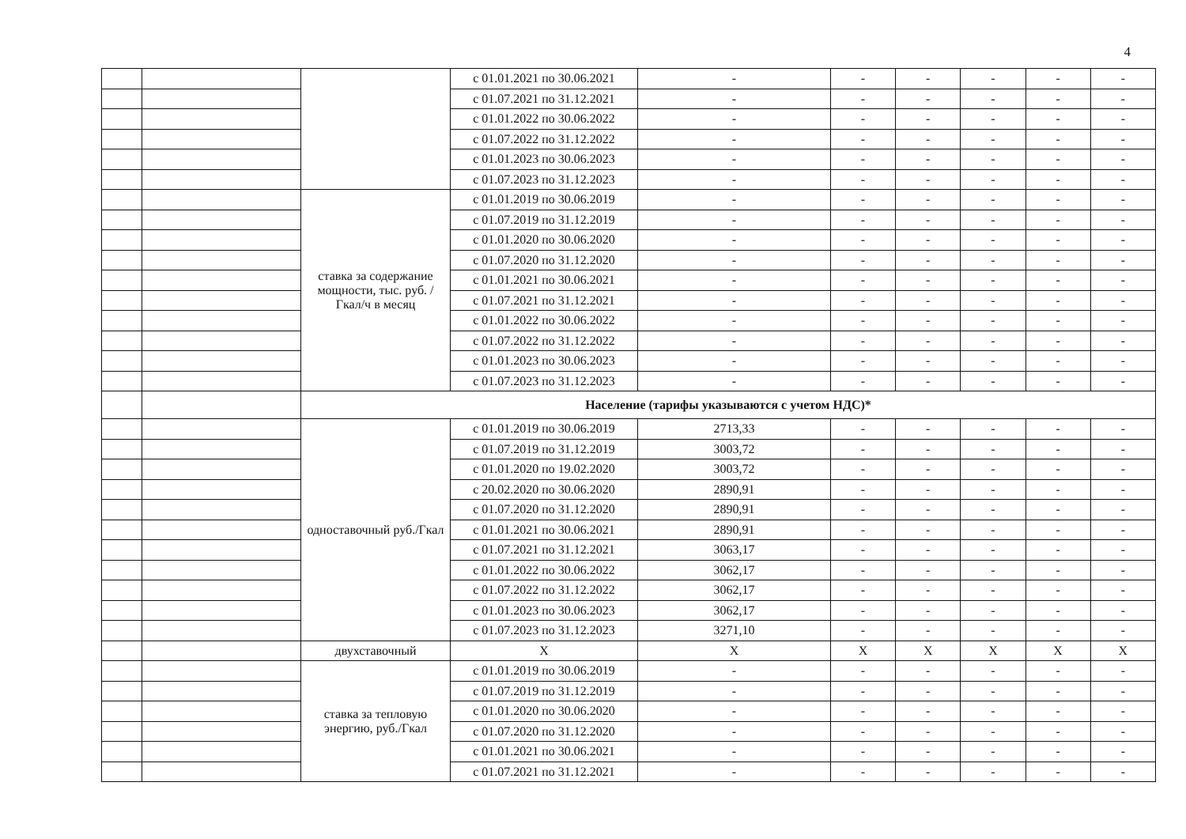4
| | | | с 01.01.2021 по 30.06.2021 | - | - | - | - | - | - |
| | | | с 01.07.2021 по 31.12.2021 | - | - | - | - | - | - |
| | | | с 01.01.2022 по 30.06.2022 | - | - | - | - | - | - |
| | | | с 01.07.2022 по 31.12.2022 | - | - | - | - | - | - |
| | | | с 01.01.2023 по 30.06.2023 | - | - | - | - | - | - |
| | | | с 01.07.2023 по 31.12.2023 | - | - | - | - | - | - |
| | | ставка за содержание мощности, тыс. руб. /Гкал/ч в месяц | с 01.01.2019 по 30.06.2019 | - | - | - | - | - | - |
| | | | с 01.07.2019 по 31.12.2019 | - | - | - | - | - | - |
| | | | с 01.01.2020 по 30.06.2020 | - | - | - | - | - | - |
| | | | с 01.07.2020 по 31.12.2020 | - | - | - | - | - | - |
| | | | с 01.01.2021 по 30.06.2021 | - | - | - | - | - | - |
| | | | с 01.07.2021 по 31.12.2021 | - | - | - | - | - | - |
| | | | с 01.01.2022 по 30.06.2022 | - | - | - | - | - | - |
| | | | с 01.07.2022 по 31.12.2022 | - | - | - | - | - | - |
| | | | с 01.01.2023 по 30.06.2023 | - | - | - | - | - | - |
| | | | с 01.07.2023 по 31.12.2023 | - | - | - | - | - | - |
| | | Население (тарифы указываются с учетом НДС)* | | | | | | | |
| | | одноставочный руб./Гкал | с 01.01.2019 по 30.06.2019 | 2713,33 | - | - | - | - | - |
| | | | с 01.07.2019 по 31.12.2019 | 3003,72 | - | - | - | - | - |
| | | | с 01.01.2020 по 19.02.2020 | 3003,72 | - | - | - | - | - |
| | | | с 20.02.2020 по 30.06.2020 | 2890,91 | - | - | - | - | - |
| | | | с 01.07.2020 по 31.12.2020 | 2890,91 | - | - | - | - | - |
| | | | с 01.01.2021 по 30.06.2021 | 2890,91 | - | - | - | - | - |
| | | | с 01.07.2021 по 31.12.2021 | 3063,17 | - | - | - | - | - |
| | | | с 01.01.2022 по 30.06.2022 | 3062,17 | - | - | - | - | - |
| | | | с 01.07.2022 по 31.12.2022 | 3062,17 | - | - | - | - | - |
| | | | с 01.01.2023 по 30.06.2023 | 3062,17 | - | - | - | - | - |
| | | | с 01.07.2023 по 31.12.2023 | 3271,10 | - | - | - | - | - |
| | | двухставочный | X | X | X | X | X | X | X |
| | | ставка за тепловую энергию, руб./Гкал | с 01.01.2019 по 30.06.2019 | - | - | - | - | - | - |
| | | | с 01.07.2019 по 31.12.2019 | - | - | - | - | - | - |
| | | | с 01.01.2020 по 30.06.2020 | - | - | - | - | - | - |
| | | | с 01.07.2020 по 31.12.2020 | - | - | - | - | - | - |
| | | | с 01.01.2021 по 30.06.2021 | - | - | - | - | - | - |
| | | | с 01.07.2021 по 31.12.2021 | - | - | - | - | - | - |